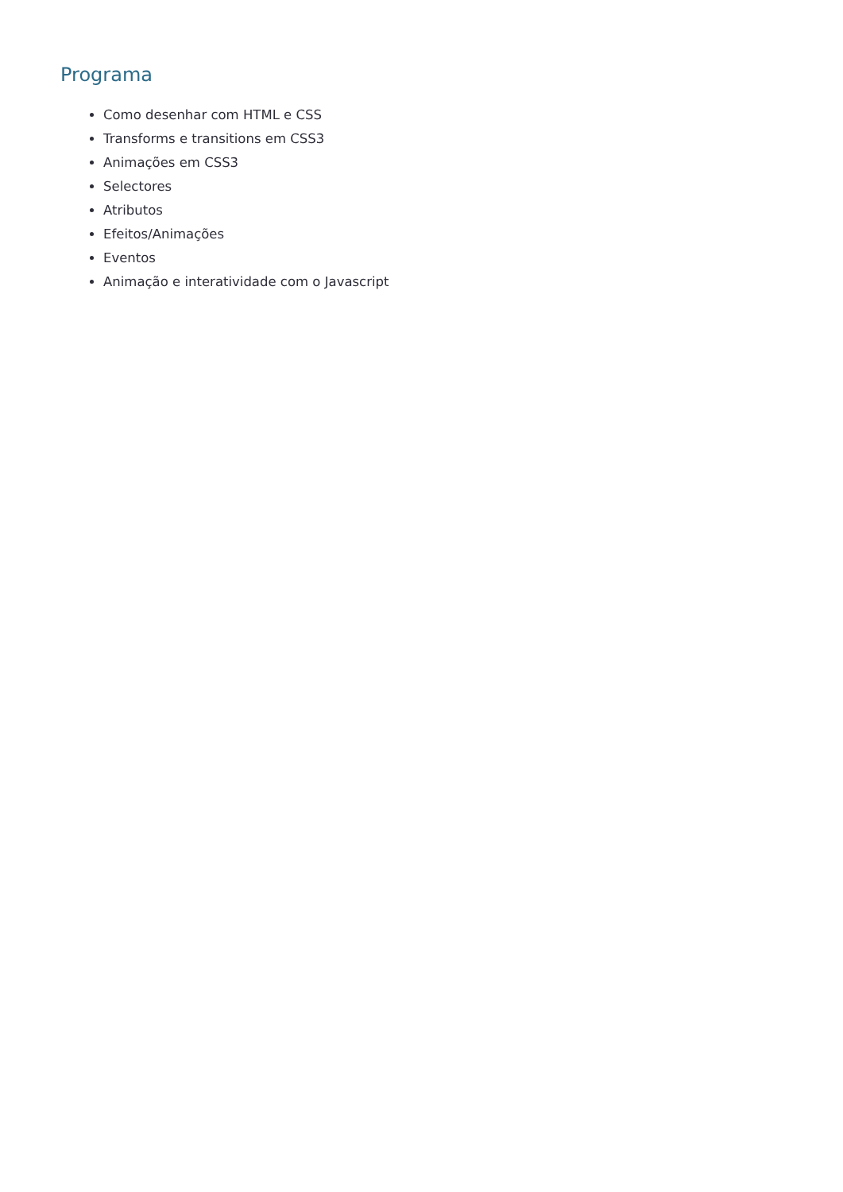Programa
Como desenhar com HTML e CSS
Transforms e transitions em CSS3
Animações em CSS3
Selectores
Atributos
Efeitos/Animações
Eventos
Animação e interatividade com o Javascript